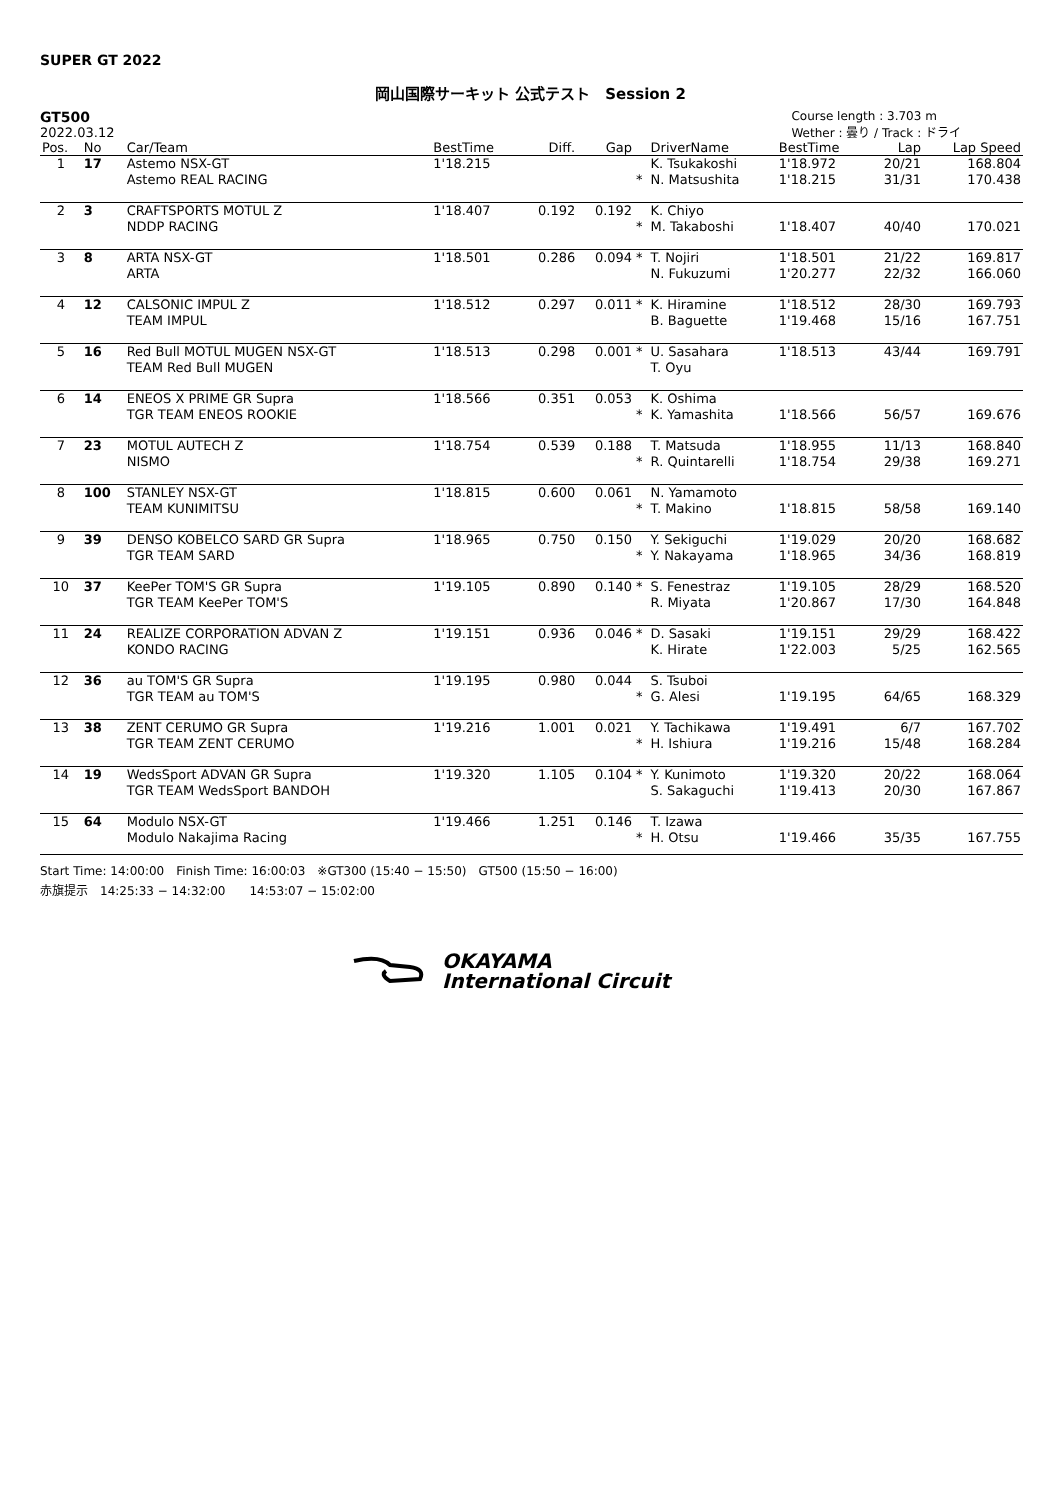SUPER GT 2022
岡山国際サーキット 公式テスト　Session 2
GT500
2022.03.12
Course length : 3.703 m
Wether : 曇り / Track : ドライ
| Pos. | No | Car/Team | BestTime | Diff. | Gap | | DriverName | BestTime | Lap | Lap Speed |
| --- | --- | --- | --- | --- | --- | --- | --- | --- | --- | --- |
| 1 | 17 | Astemo NSX-GT Astemo REAL RACING | 1'18.215 | | | * | K. Tsukakoshi N. Matsushita | 1'18.972 1'18.215 | 20/21 31/31 | 168.804 170.438 |
| 2 | 3 | CRAFTSPORTS MOTUL Z NDDP RACING | 1'18.407 | 0.192 | 0.192 | * | K. Chiyo M. Takaboshi | 1'18.407 | 40/40 | 170.021 |
| 3 | 8 | ARTA NSX-GT ARTA | 1'18.501 | 0.286 | 0.094 | * | T. Nojiri N. Fukuzumi | 1'18.501 1'20.277 | 21/22 22/32 | 169.817 166.060 |
| 4 | 12 | CALSONIC IMPUL Z TEAM IMPUL | 1'18.512 | 0.297 | 0.011 | * | K. Hiramine B. Baguette | 1'18.512 1'19.468 | 28/30 15/16 | 169.793 167.751 |
| 5 | 16 | Red Bull MOTUL MUGEN NSX-GT TEAM Red Bull MUGEN | 1'18.513 | 0.298 | 0.001 | * | U. Sasahara T. Oyu | 1'18.513 | 43/44 | 169.791 |
| 6 | 14 | ENEOS X PRIME GR Supra TGR TEAM ENEOS ROOKIE | 1'18.566 | 0.351 | 0.053 | * | K. Oshima K. Yamashita | 1'18.566 | 56/57 | 169.676 |
| 7 | 23 | MOTUL AUTECH Z NISMO | 1'18.754 | 0.539 | 0.188 | * | T. Matsuda R. Quintarelli | 1'18.955 1'18.754 | 11/13 29/38 | 168.840 169.271 |
| 8 | 100 | STANLEY NSX-GT TEAM KUNIMITSU | 1'18.815 | 0.600 | 0.061 | * | N. Yamamoto T. Makino | 1'18.815 | 58/58 | 169.140 |
| 9 | 39 | DENSO KOBELCO SARD GR Supra TGR TEAM SARD | 1'18.965 | 0.750 | 0.150 | * | Y. Sekiguchi Y. Nakayama | 1'19.029 1'18.965 | 20/20 34/36 | 168.682 168.819 |
| 10 | 37 | KeePer TOM'S GR Supra TGR TEAM KeePer TOM'S | 1'19.105 | 0.890 | 0.140 | * | S. Fenestraz R. Miyata | 1'19.105 1'20.867 | 28/29 17/30 | 168.520 164.848 |
| 11 | 24 | REALIZE CORPORATION ADVAN Z KONDO RACING | 1'19.151 | 0.936 | 0.046 | * | D. Sasaki K. Hirate | 1'19.151 1'22.003 | 29/29 5/25 | 168.422 162.565 |
| 12 | 36 | au TOM'S GR Supra TGR TEAM au TOM'S | 1'19.195 | 0.980 | 0.044 | * | S. Tsuboi G. Alesi | 1'19.195 | 64/65 | 168.329 |
| 13 | 38 | ZENT CERUMO GR Supra TGR TEAM ZENT CERUMO | 1'19.216 | 1.001 | 0.021 | * | Y. Tachikawa H. Ishiura | 1'19.491 1'19.216 | 6/7 15/48 | 167.702 168.284 |
| 14 | 19 | WedsSport ADVAN GR Supra TGR TEAM WedsSport BANDOH | 1'19.320 | 1.105 | 0.104 | * | Y. Kunimoto S. Sakaguchi | 1'19.320 1'19.413 | 20/22 20/30 | 168.064 167.867 |
| 15 | 64 | Modulo NSX-GT Modulo Nakajima Racing | 1'19.466 | 1.251 | 0.146 | * | T. Izawa H. Otsu | 1'19.466 | 35/35 | 167.755 |
Start Time: 14:00:00　Finish Time: 16:00:03　※GT300 (15:40 − 15:50)　GT500 (15:50 − 16:00)
赤旗提示　14:25:33 − 14:32:00　　14:53:07 − 15:02:00
OKAYAMA
International Circuit